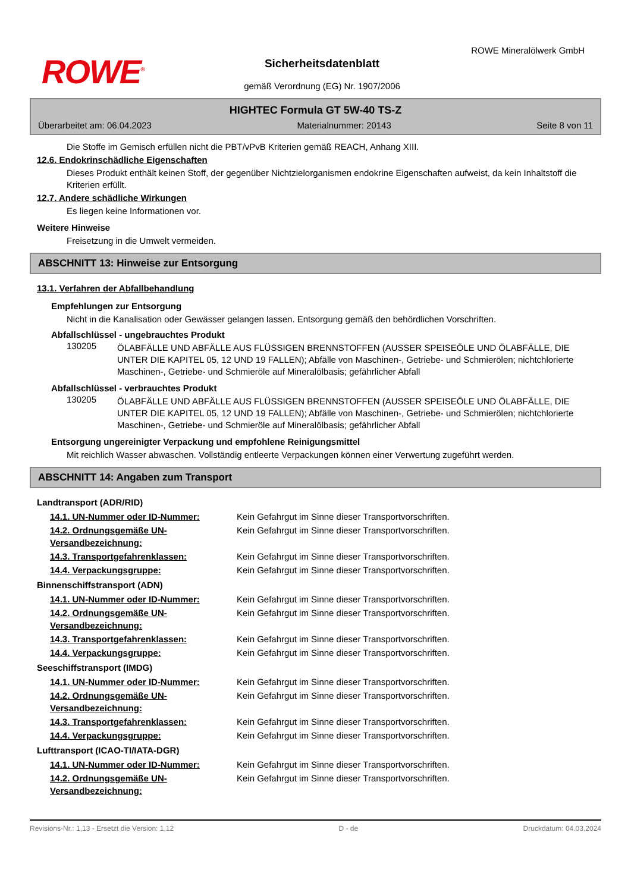ROWE<sup>®</sup>
ROWE Mineralölwerk GmbH
Sicherheitsdatenblatt
gemäß Verordnung (EG) Nr. 1907/2006
HIGHTEC Formula GT 5W-40 TS-Z
Überarbeitet am: 06.04.2023 Materialnummer: 20143 Seite 8 von 11
Die Stoffe im Gemisch erfüllen nicht die PBT/vPvB Kriterien gemäß REACH, Anhang XIII.
12.6. Endokrinschädliche Eigenschaften
Dieses Produkt enthält keinen Stoff, der gegenüber Nichtzielorganismen endokrine Eigenschaften aufweist, da kein Inhaltstoff die Kriterien erfüllt.
12.7. Andere schädliche Wirkungen
Es liegen keine Informationen vor.
Weitere Hinweise
Freisetzung in die Umwelt vermeiden.
ABSCHNITT 13: Hinweise zur Entsorgung
13.1. Verfahren der Abfallbehandlung
Empfehlungen zur Entsorgung
Nicht in die Kanalisation oder Gewässer gelangen lassen. Entsorgung gemäß den behördlichen Vorschriften.
Abfallschlüssel - ungebrauchtes Produkt
130205
ÖLABFÄLLE UND ABFÄLLE AUS FLÜSSIGEN BRENNSTOFFEN (AUSSER SPEISEÖLE UND ÖLABFÄLLE, DIE UNTER DIE KAPITEL 05, 12 UND 19 FALLEN); Abfälle von Maschinen-, Getriebe- und Schmierölen; nichtchlorierte Maschinen-, Getriebe- und Schmieröle auf Mineralölbasis; gefährlicher Abfall
Abfallschlüssel - verbrauchtes Produkt
130205
ÖLABFÄLLE UND ABFÄLLE AUS FLÜSSIGEN BRENNSTOFFEN (AUSSER SPEISEÖLE UND ÖLABFÄLLE, DIE UNTER DIE KAPITEL 05, 12 UND 19 FALLEN); Abfälle von Maschinen-, Getriebe- und Schmierölen; nichtchlorierte Maschinen-, Getriebe- und Schmieröle auf Mineralölbasis; gefährlicher Abfall
Entsorgung ungereinigter Verpackung und empfohlene Reinigungsmittel
Mit reichlich Wasser abwaschen. Vollständig entleerte Verpackungen können einer Verwertung zugeführt werden.
ABSCHNITT 14: Angaben zum Transport
Landtransport (ADR/RID)
| 14.1. UN-Nummer oder ID-Nummer: | Kein Gefahrgut im Sinne dieser Transportvorschriften. |
| 14.2. Ordnungsgemäße UN-Versandbezeichnung: | Kein Gefahrgut im Sinne dieser Transportvorschriften. |
| 14.3. Transportgefahrenklassen: | Kein Gefahrgut im Sinne dieser Transportvorschriften. |
| 14.4. Verpackungsgruppe: | Kein Gefahrgut im Sinne dieser Transportvorschriften. |
Binnenschiffstransport (ADN)
| 14.1. UN-Nummer oder ID-Nummer: | Kein Gefahrgut im Sinne dieser Transportvorschriften. |
| 14.2. Ordnungsgemäße UN-Versandbezeichnung: | Kein Gefahrgut im Sinne dieser Transportvorschriften. |
| 14.3. Transportgefahrenklassen: | Kein Gefahrgut im Sinne dieser Transportvorschriften. |
| 14.4. Verpackungsgruppe: | Kein Gefahrgut im Sinne dieser Transportvorschriften. |
Seeschiffstransport (IMDG)
| 14.1. UN-Nummer oder ID-Nummer: | Kein Gefahrgut im Sinne dieser Transportvorschriften. |
| 14.2. Ordnungsgemäße UN-Versandbezeichnung: | Kein Gefahrgut im Sinne dieser Transportvorschriften. |
| 14.3. Transportgefahrenklassen: | Kein Gefahrgut im Sinne dieser Transportvorschriften. |
| 14.4. Verpackungsgruppe: | Kein Gefahrgut im Sinne dieser Transportvorschriften. |
Lufttransport (ICAO-TI/IATA-DGR)
| 14.1. UN-Nummer oder ID-Nummer: | Kein Gefahrgut im Sinne dieser Transportvorschriften. |
| 14.2. Ordnungsgemäße UN-Versandbezeichnung: | Kein Gefahrgut im Sinne dieser Transportvorschriften. |
Revisions-Nr.: 1,13 - Ersetzt die Version: 1,12 D - de Druckdatum: 04.03.2024